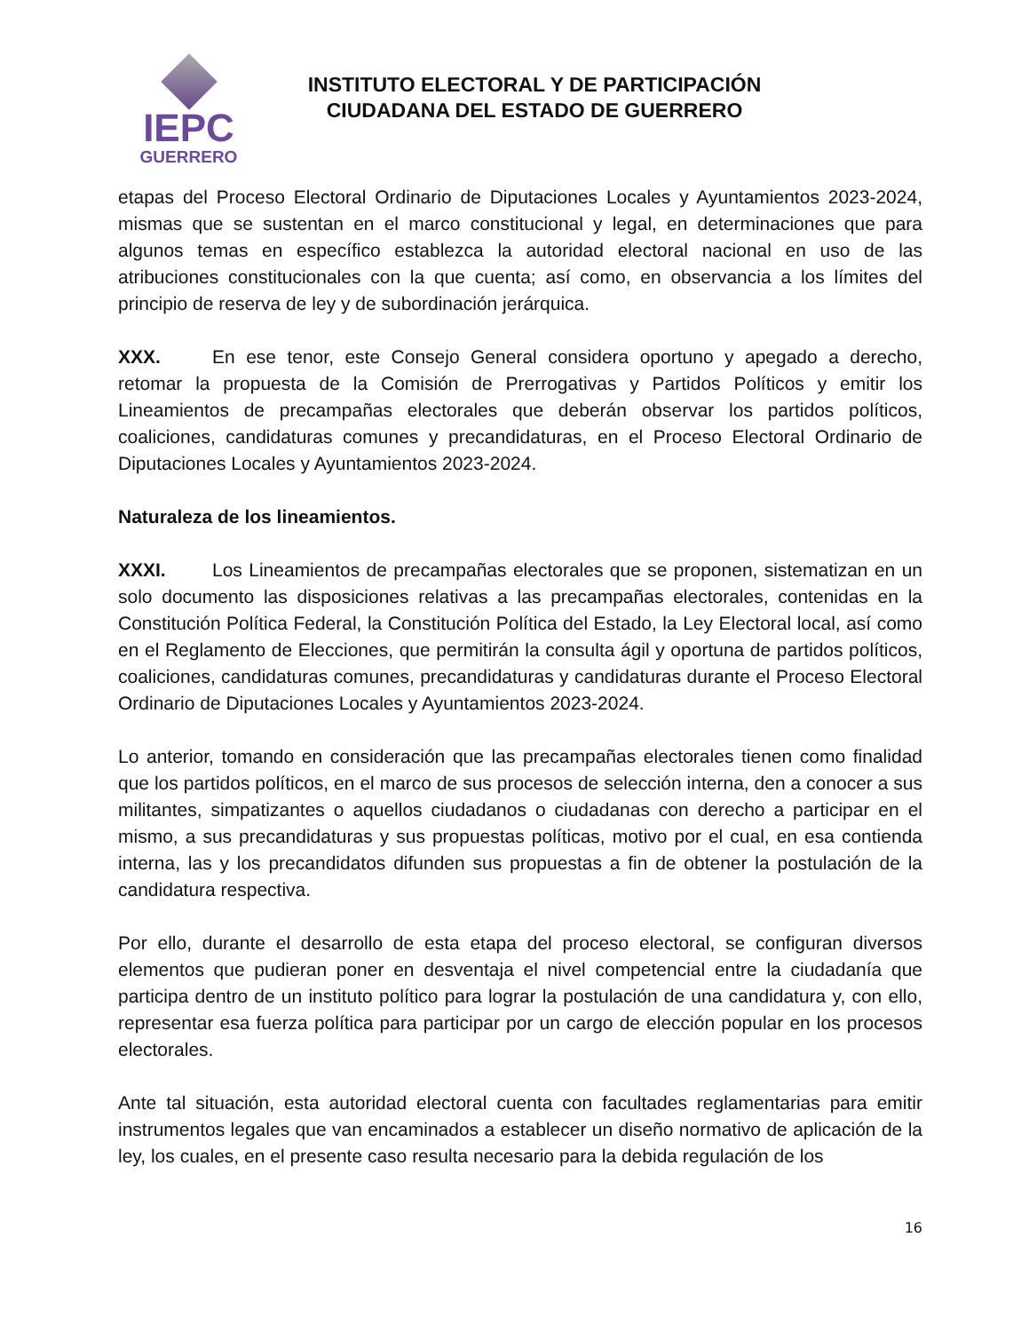IEPC
GUERRERO
INSTITUTO ELECTORAL Y DE PARTICIPACIÓN
CIUDADANA DEL ESTADO DE GUERRERO
etapas del Proceso Electoral Ordinario de Diputaciones Locales y Ayuntamientos 2023-2024, mismas que se sustentan en el marco constitucional y legal, en determinaciones que para algunos temas en específico establezca la autoridad electoral nacional en uso de las atribuciones constitucionales con la que cuenta; así como, en observancia a los límites del principio de reserva de ley y de subordinación jerárquica.
XXX. En ese tenor, este Consejo General considera oportuno y apegado a derecho, retomar la propuesta de la Comisión de Prerrogativas y Partidos Políticos y emitir los Lineamientos de precampañas electorales que deberán observar los partidos políticos, coaliciones, candidaturas comunes y precandidaturas, en el Proceso Electoral Ordinario de Diputaciones Locales y Ayuntamientos 2023-2024.
Naturaleza de los lineamientos.
XXXI. Los Lineamientos de precampañas electorales que se proponen, sistematizan en un solo documento las disposiciones relativas a las precampañas electorales, contenidas en la Constitución Política Federal, la Constitución Política del Estado, la Ley Electoral local, así como en el Reglamento de Elecciones, que permitirán la consulta ágil y oportuna de partidos políticos, coaliciones, candidaturas comunes, precandidaturas y candidaturas durante el Proceso Electoral Ordinario de Diputaciones Locales y Ayuntamientos 2023-2024.
Lo anterior, tomando en consideración que las precampañas electorales tienen como finalidad que los partidos políticos, en el marco de sus procesos de selección interna, den a conocer a sus militantes, simpatizantes o aquellos ciudadanos o ciudadanas con derecho a participar en el mismo, a sus precandidaturas y sus propuestas políticas, motivo por el cual, en esa contienda interna, las y los precandidatos difunden sus propuestas a fin de obtener la postulación de la candidatura respectiva.
Por ello, durante el desarrollo de esta etapa del proceso electoral, se configuran diversos elementos que pudieran poner en desventaja el nivel competencial entre la ciudadanía que participa dentro de un instituto político para lograr la postulación de una candidatura y, con ello, representar esa fuerza política para participar por un cargo de elección popular en los procesos electorales.
Ante tal situación, esta autoridad electoral cuenta con facultades reglamentarias para emitir instrumentos legales que van encaminados a establecer un diseño normativo de aplicación de la ley, los cuales, en el presente caso resulta necesario para la debida regulación de los
16